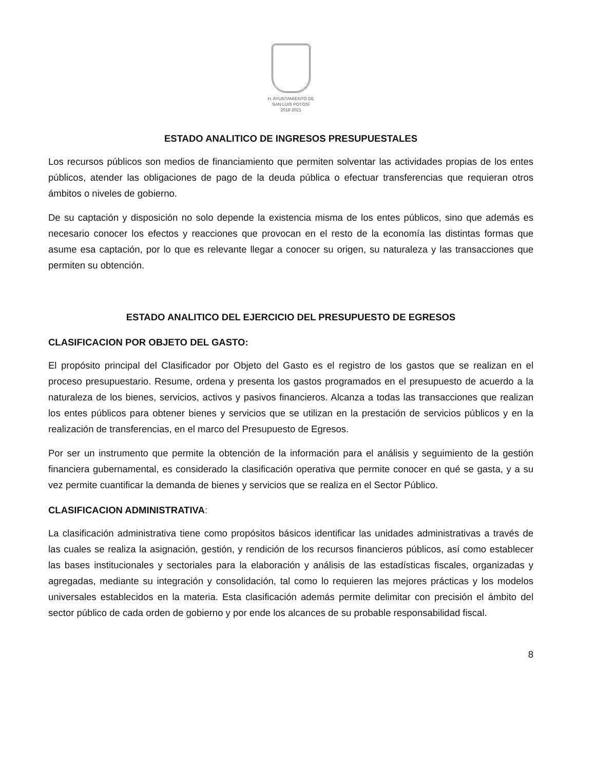H. AYUNTAMIENTO DE
SAN LUIS POTOSÍ
2018-2021
ESTADO ANALITICO DE INGRESOS PRESUPUESTALES
Los recursos públicos son medios de financiamiento que permiten solventar las actividades propias de los entes públicos, atender las obligaciones de pago de la deuda pública o efectuar transferencias que requieran otros ámbitos o niveles de gobierno.
De su captación y disposición no solo depende la existencia misma de los entes públicos, sino que además es necesario conocer los efectos y reacciones que provocan en el resto de la economía las distintas formas que asume esa captación, por lo que es relevante llegar a conocer su origen, su naturaleza y las transacciones que permiten su obtención.
ESTADO ANALITICO DEL EJERCICIO DEL PRESUPUESTO DE EGRESOS
CLASIFICACION POR OBJETO DEL GASTO:
El propósito principal del Clasificador por Objeto del Gasto es el registro de los gastos que se realizan en el proceso presupuestario. Resume, ordena y presenta los gastos programados en el presupuesto de acuerdo a la naturaleza de los bienes, servicios, activos y pasivos financieros. Alcanza a todas las transacciones que realizan los entes públicos para obtener bienes y servicios que se utilizan en la prestación de servicios públicos y en la realización de transferencias, en el marco del Presupuesto de Egresos.
Por ser un instrumento que permite la obtención de la información para el análisis y seguimiento de la gestión financiera gubernamental, es considerado la clasificación operativa que permite conocer en qué se gasta, y a su vez permite cuantificar la demanda de bienes y servicios que se realiza en el Sector Público.
CLASIFICACION ADMINISTRATIVA:
La clasificación administrativa tiene como propósitos básicos identificar las unidades administrativas a través de las cuales se realiza la asignación, gestión, y rendición de los recursos financieros públicos, así como establecer las bases institucionales y sectoriales para la elaboración y análisis de las estadísticas fiscales, organizadas y agregadas, mediante su integración y consolidación, tal como lo requieren las mejores prácticas y los modelos universales establecidos en la materia. Esta clasificación además permite delimitar con precisión el ámbito del sector público de cada orden de gobierno y por ende los alcances de su probable responsabilidad fiscal.
8